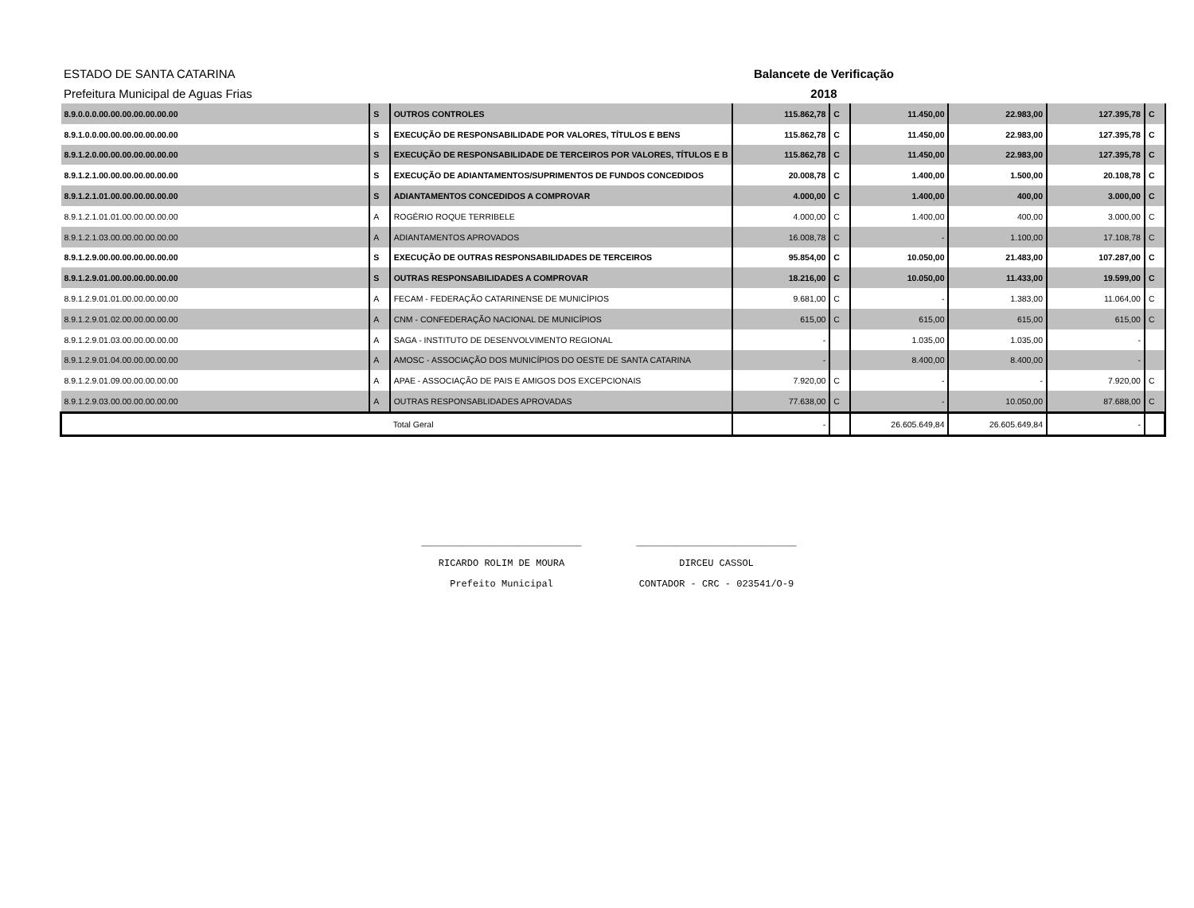ESTADO DE SANTA CATARINA
Prefeitura Municipal de Aguas Frias
Balancete de Verificação
2018
| 8.9.0.0.0.00.00.00.00.00.00.00 | S | OUTROS CONTROLES | 115.862,78 | C | 11.450,00 | 22.983,00 | 127.395,78 | C |
| 8.9.1.0.0.00.00.00.00.00.00.00 | S | EXECUÇÃO DE RESPONSABILIDADE POR VALORES, TÍTULOS E BENS | 115.862,78 | C | 11.450,00 | 22.983,00 | 127.395,78 | C |
| 8.9.1.2.0.00.00.00.00.00.00.00 | S | EXECUÇÃO DE RESPONSABILIDADE DE TERCEIROS POR VALORES, TÍTULOS E B | 115.862,78 | C | 11.450,00 | 22.983,00 | 127.395,78 | C |
| 8.9.1.2.1.00.00.00.00.00.00.00 | S | EXECUÇÃO DE ADIANTAMENTOS/SUPRIMENTOS DE FUNDOS CONCEDIDOS | 20.008,78 | C | 1.400,00 | 1.500,00 | 20.108,78 | C |
| 8.9.1.2.1.01.00.00.00.00.00.00 | S | ADIANTAMENTOS CONCEDIDOS A COMPROVAR | 4.000,00 | C | 1.400,00 | 400,00 | 3.000,00 | C |
| 8.9.1.2.1.01.01.00.00.00.00.00 | A | ROGÉRIO ROQUE TERRIBELE | 4.000,00 | C | 1.400,00 | 400,00 | 3.000,00 | C |
| 8.9.1.2.1.03.00.00.00.00.00.00 | A | ADIANTAMENTOS APROVADOS | 16.008,78 | C | - | 1.100,00 | 17.108,78 | C |
| 8.9.1.2.9.00.00.00.00.00.00.00 | S | EXECUÇÃO DE OUTRAS RESPONSABILIDADES DE TERCEIROS | 95.854,00 | C | 10.050,00 | 21.483,00 | 107.287,00 | C |
| 8.9.1.2.9.01.00.00.00.00.00.00 | S | OUTRAS RESPONSABILIDADES A COMPROVAR | 18.216,00 | C | 10.050,00 | 11.433,00 | 19.599,00 | C |
| 8.9.1.2.9.01.01.00.00.00.00.00 | A | FECAM - FEDERAÇÃO CATARINENSE DE MUNICÍPIOS | 9.681,00 | C | - | 1.383,00 | 11.064,00 | C |
| 8.9.1.2.9.01.02.00.00.00.00.00 | A | CNM - CONFEDERAÇÃO NACIONAL DE MUNICÍPIOS | 615,00 | C | 615,00 | 615,00 | 615,00 | C |
| 8.9.1.2.9.01.03.00.00.00.00.00 | A | SAGA - INSTITUTO DE DESENVOLVIMENTO REGIONAL | - | | 1.035,00 | 1.035,00 | - | |
| 8.9.1.2.9.01.04.00.00.00.00.00 | A | AMOSC - ASSOCIAÇÃO DOS MUNICÍPIOS DO OESTE DE SANTA CATARINA | - | | 8.400,00 | 8.400,00 | - | |
| 8.9.1.2.9.01.09.00.00.00.00.00 | A | APAE - ASSOCIAÇÃO DE PAIS E AMIGOS DOS EXCEPCIONAIS | 7.920,00 | C | - | - | 7.920,00 | C |
| 8.9.1.2.9.03.00.00.00.00.00.00 | A | OUTRAS RESPONSABLIDADES APROVADAS | 77.638,00 | C | - | 10.050,00 | 87.688,00 | C |
| | | Total Geral | - | | 26.605.649,84 | 26.605.649,84 | - | |
____________________________
RICARDO ROLIM DE MOURA
Prefeito Municipal
____________________________
DIRCEU CASSOL
CONTADOR - CRC - 023541/O-9